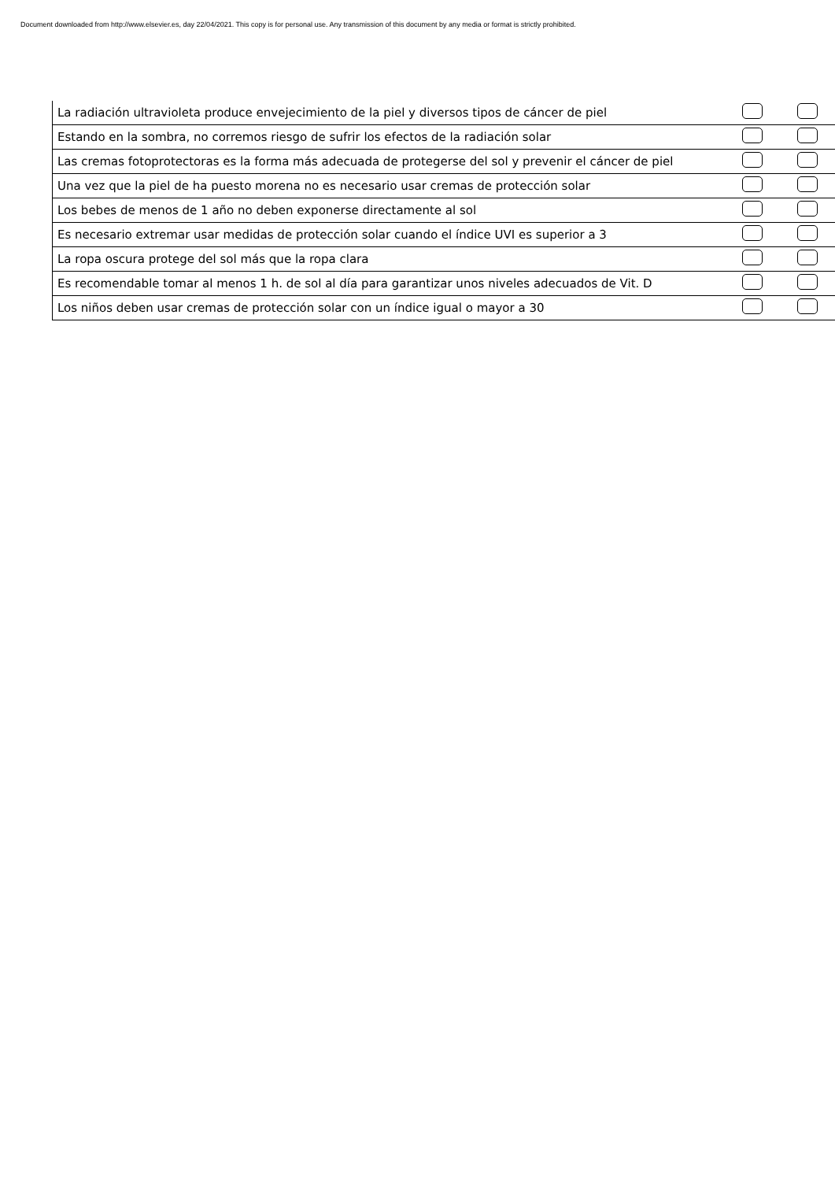Document downloaded from http://www.elsevier.es, day 22/04/2021. This copy is for personal use. Any transmission of this document by any media or format is strictly prohibited.
| La radiación ultravioleta produce envejecimiento de la piel y diversos tipos de cáncer de piel | | |
| Estando en la sombra, no corremos riesgo de sufrir los efectos de la radiación solar | | |
| Las cremas fotoprotectoras es la forma más adecuada de protegerse del sol y prevenir el cáncer de piel | | |
| Una vez que la piel de ha puesto morena no es necesario usar cremas de protección solar | | |
| Los bebes de menos de 1 año no deben exponerse directamente al sol | | |
| Es necesario extremar usar medidas de protección solar cuando el índice UVI es superior a 3 | | |
| La ropa oscura protege del sol más que la ropa clara | | |
| Es recomendable tomar al menos 1 h. de sol al día para garantizar unos niveles adecuados de Vit. D | | |
| Los niños deben usar cremas de protección solar con un índice igual o mayor a 30 | | |